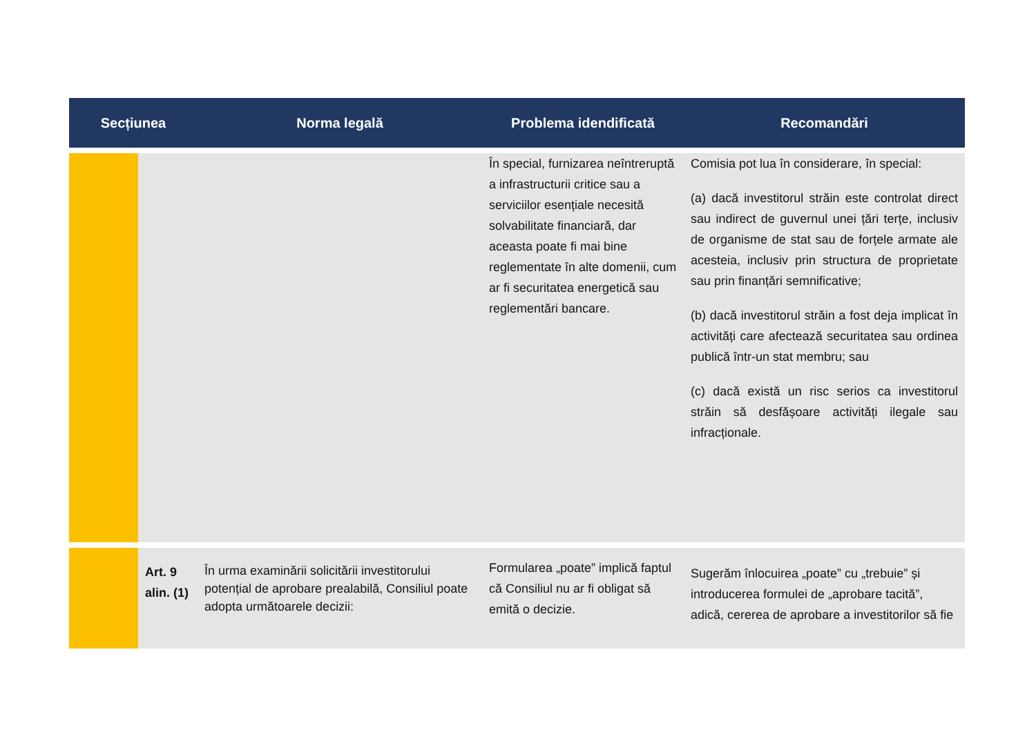| Secțiunea | | Norma legală | Problema idendificată | Recomandări |
| --- | --- | --- | --- | --- |
| | | | În special, furnizarea neîntreruptă a infrastructurii critice sau a serviciilor esențiale necesită solvabilitate financiară, dar aceasta poate fi mai bine reglementate în alte domenii, cum ar fi securitatea energetică sau reglementări bancare. | Comisia pot lua în considerare, în special: (a) dacă investitorul străin este controlat direct sau indirect de guvernul unei țări terțe, inclusiv de organisme de stat sau de forțele armate ale acesteia, inclusiv prin structura de proprietate sau prin finanțări semnificative; (b) dacă investitorul străin a fost deja implicat în activități care afectează securitatea sau ordinea publică într-un stat membru; sau (c) dacă există un risc serios ca investitorul străin să desfășoare activități ilegale sau infracționale. |
| | Art. 9 alin. (1) | În urma examinării solicitării investitorului potențial de aprobare prealabilă, Consiliul poate adopta următoarele decizii: | Formularea „poate” implică faptul că Consiliul nu ar fi obligat să emită o decizie. | Sugerăm înlocuirea „poate” cu „trebuie” și introducerea formulei de „aprobare tacită”, adică, cererea de aprobare a investitorilor să fie |